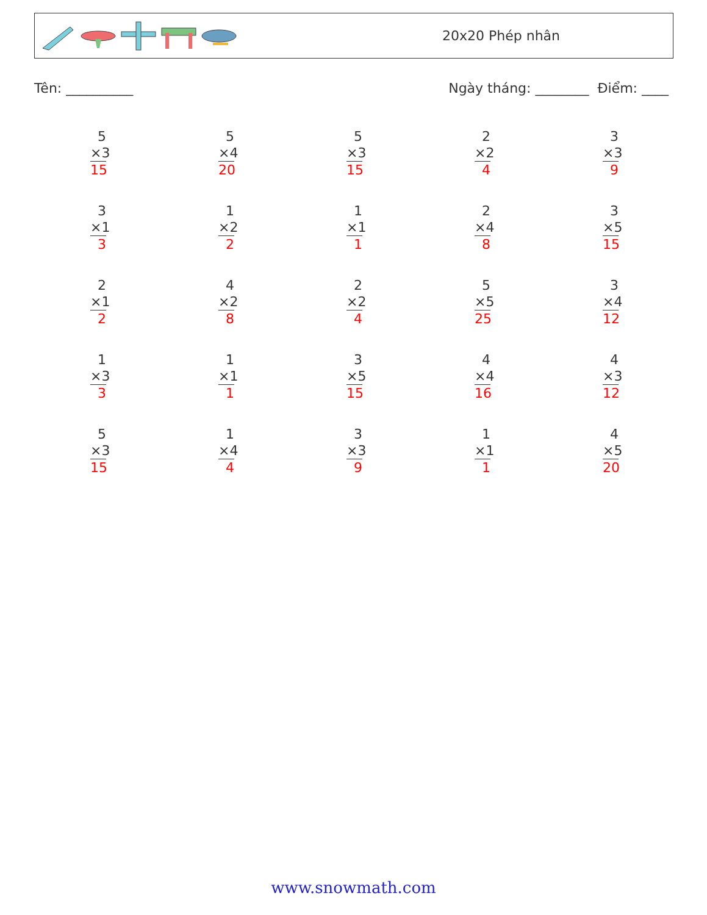20x20 Phép nhân
Tên: __________ Ngày tháng: ________ Điểm: ____
5
×3
15
5
×4
20
5
×3
15
2
×2
4
3
×3
9
3
×1
3
1
×2
2
1
×1
1
2
×4
8
3
×5
15
2
×1
2
4
×2
8
2
×2
4
5
×5
25
3
×4
12
1
×3
3
1
×1
1
3
×5
15
4
×4
16
4
×3
12
5
×3
15
1
×4
4
3
×3
9
1
×1
1
4
×5
20
www.snowmath.com